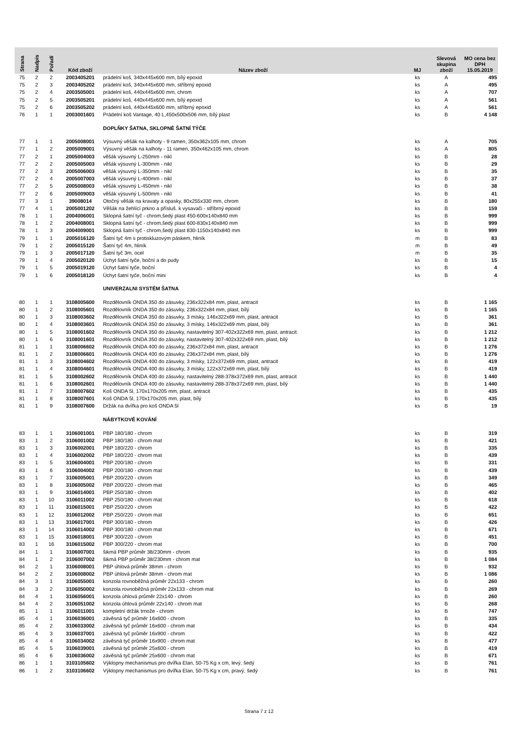| Strana | Nadpis | Pořadí | Kód zboží | Název zboží | MJ | Slevová skupina zboží | MO cena bez DPH 15.05.2019 |
| --- | --- | --- | --- | --- | --- | --- | --- |
| 75 | 2 | 2 | 2003405201 | prádelní koš, 340x445x600 mm, bílý epoxid | ks | A | 495 |
| 75 | 2 | 3 | 2003405202 | prádelní koš, 340x445x600 mm, stříbrný epoxid | ks | A | 495 |
| 75 | 2 | 4 | 2003505001 | prádelní koš, 440x445x600 mm, chrom | ks | A | 707 |
| 75 | 2 | 5 | 2003505201 | prádelní koš, 440x445x600 mm, bílý epoxid | ks | A | 561 |
| 75 | 2 | 6 | 2003505202 | prádelní koš, 440x445x600 mm, stříbrný epoxid | ks | A | 561 |
| 76 | 1 | 1 | 2003001601 | Prádelní koš Vantage, 40 L,450x500x506 mm, bílý plast | ks | B | 4 148 |
| | | | | DOPLŇKY ŠATNA, SKLOPNÉ ŠATNÍ TÝČE | | | |
| 77 | 1 | 1 | 2005008001 | Výsuvný věšák na kalhoty - 9 ramen, 350x362x105 mm, chrom | ks | A | 705 |
| 77 | 1 | 2 | 2005009001 | Výsuvný věšák na kalhoty - 11 ramen, 350x462x105 mm, chrom | ks | A | 805 |
| 77 | 2 | 1 | 2005004003 | věšák výsuvný L-250mm - nikl | ks | B | 28 |
| 77 | 2 | 2 | 2005005003 | věšák výsuvný L-300mm - nikl | ks | B | 29 |
| 77 | 2 | 3 | 2005006003 | věšák výsuvný L-350mm - nikl | ks | B | 35 |
| 77 | 2 | 4 | 2005007003 | věšák výsuvný L-400mm - nikl | ks | B | 37 |
| 77 | 2 | 5 | 2005008003 | věšák výsuvný L-450mm - nikl | ks | B | 38 |
| 77 | 2 | 6 | 2005009003 | věšák výsuvný L-500mm - nikl | ks | B | 41 |
| 77 | 3 | 1 | 39008014 | Otočný věšák na kravaty a opasky, 80x255x330 mm, chrom | ks | B | 180 |
| 77 | 4 | 1 | 2005001202 | Věšák na žehlící prkno a přísluš. k vysavači - stříbrný epoxid | ks | B | 159 |
| 78 | 1 | 1 | 2004006001 | Sklopná šatní tyč - chrom,šedý plast 450-600x140x840 mm | ks | B | 999 |
| 78 | 1 | 2 | 2004008001 | Sklopná šatní tyč - chrom,šedý plast 600-830x140x840 mm | ks | B | 999 |
| 78 | 1 | 3 | 2004009001 | Sklopná šatní tyč - chrom,šedý plast 830-1150x140x840 mm | ks | B | 999 |
| 79 | 1 | 1 | 2005016120 | Šatní tyč 4m s protiskluzovým páskem, hliník | m | B | 83 |
| 79 | 1 | 2 | 2005015120 | Šatní tyč 4m, hliník | m | B | 49 |
| 79 | 1 | 3 | 2005017120 | Šatní tyč 3m, ocel | m | B | 35 |
| 79 | 1 | 4 | 2005020120 | Úchyt šatní tyče, boční a do pudy | ks | B | 15 |
| 79 | 1 | 5 | 2005019120 | Úchyt šatní tyče, boční | ks | B | 4 |
| 79 | 1 | 6 | 2005018120 | Úchyt šatní tyče, boční mini | ks | B | 4 |
| | | | | UNIVERZALNI SYSTÉM ŠATNA | | | |
| 80 | 1 | 1 | 3108005600 | Rozdělovník ONDA 350 do zásuvky, 236x322x84 mm, plast, antracit | ks | B | 1 165 |
| 80 | 1 | 2 | 3108005601 | Rozdělovník ONDA 350 do zásuvky, 236x322x84 mm, plast, bílý | ks | B | 1 165 |
| 80 | 1 | 3 | 3108003602 | Rozdělovník ONDA 350 do zásuvky, 3 mísky, 146x322x69 mm, plast, antracit | ks | B | 361 |
| 80 | 1 | 4 | 3108003601 | Rozdělovník ONDA 350 do zásuvky, 3 mísky, 146x322x69 mm, plast, bílý | ks | B | 361 |
| 80 | 1 | 5 | 3108001602 | Rozdělovník ONDA 350 do zásuvky, nastavitelný 307-402x322x69 mm, plast, antracit | ks | B | 1 212 |
| 80 | 1 | 6 | 3108001601 | Rozdělovník ONDA 350 do zásuvky, nastavitelný 307-402x322x69 mm, plast, bílý | ks | B | 1 212 |
| 81 | 1 | 1 | 3108006602 | Rozdělovník ONDA 400 do zásuvky, 236x372x84 mm, plast, antracit | ks | B | 1 276 |
| 81 | 1 | 2 | 3108006601 | Rozdělovník ONDA 400 do zásuvky, 236x372x84 mm, plast, bílý | ks | B | 1 276 |
| 81 | 1 | 3 | 3108004602 | Rozdělovník ONDA 400 do zásuvky, 3 mísky, 122x372x69 mm, plast, antracit | ks | B | 419 |
| 81 | 1 | 4 | 3108004601 | Rozdělovník ONDA 400 do zásuvky, 3 mísky, 122x372x69 mm, plast, bílý | ks | B | 419 |
| 81 | 1 | 5 | 3108002602 | Rozdělovník ONDA 400 do zásuvky, nastavitelný 288-378x372x69 mm, plast, antracit | ks | B | 1 440 |
| 81 | 1 | 6 | 3108002601 | Rozdělovník ONDA 400 do zásuvky, nastavitelný 288-378x372x69 mm, plast, bílý | ks | B | 1 440 |
| 81 | 1 | 7 | 3108007602 | Koš ONDA 5l, 170x170x205 mm, plast, antracit | ks | B | 435 |
| 81 | 1 | 8 | 3108007601 | Koš ONDA 5l, 170x170x205 mm, plast, bílý | ks | B | 435 |
| 81 | 1 | 9 | 3108007600 | Držák na dvířka pro koš ONDA 5l | ks | B | 19 |
| | | | | NÁBYTKOVÉ KOVÁNÍ | | | |
| 83 | 1 | 1 | 3106001001 | PBP 180/180 - chrom | ks | B | 319 |
| 83 | 1 | 2 | 3106001002 | PBP 180/180 - chrom mat | ks | B | 421 |
| 83 | 1 | 3 | 3106002001 | PBP 180/220 - chrom | ks | B | 335 |
| 83 | 1 | 4 | 3106002002 | PBP 180/220 - chrom mat | ks | B | 439 |
| 83 | 1 | 5 | 3106004001 | PBP 200/180 - chrom | ks | B | 331 |
| 83 | 1 | 6 | 3106004002 | PBP 200/180 - chrom mat | ks | B | 439 |
| 83 | 1 | 7 | 3106005001 | PBP 200/220 - chrom | ks | B | 349 |
| 83 | 1 | 8 | 3106005002 | PBP 200/220 - chrom mat | ks | B | 465 |
| 83 | 1 | 9 | 3106014001 | PBP 250/180 - chrom | ks | B | 402 |
| 83 | 1 | 10 | 3106011002 | PBP 250/180 - chrom mat | ks | B | 618 |
| 83 | 1 | 11 | 3106015001 | PBP 250/220 - chrom | ks | B | 422 |
| 83 | 1 | 12 | 3106012002 | PBP 250/220 - chrom mat | ks | B | 651 |
| 83 | 1 | 13 | 3106017001 | PBP 300/180 - chrom | ks | B | 426 |
| 83 | 1 | 14 | 3106014002 | PBP 300/180 - chrom mat | ks | B | 671 |
| 83 | 1 | 15 | 3106018001 | PBP 300/220 - chrom | ks | B | 451 |
| 83 | 1 | 16 | 3106015002 | PBP 300/220 - chrom mat | ks | B | 700 |
| 84 | 1 | 1 | 3106007001 | šikmá PBP průměr 38/230mm - chrom | ks | B | 935 |
| 84 | 1 | 2 | 3106007002 | šikmá PBP průměr 38/230mm - chrom mat | ks | B | 1 084 |
| 84 | 2 | 1 | 3106008001 | PBP úhlová průměr 38mm - chrom | ks | B | 932 |
| 84 | 2 | 2 | 3106008002 | PBP úhlová průměr 38mm - chrom mat | ks | B | 1 086 |
| 84 | 3 | 1 | 3106055001 | konzola rovnoběžná průměr 22x133 - chrom | ks | B | 260 |
| 84 | 3 | 2 | 3106050002 | konzola rovnoběžná průměr 22x133 - chrom mat | ks | B | 269 |
| 84 | 4 | 1 | 3106056001 | konzola úhlová průměr 22x140 - chrom | ks | B | 260 |
| 84 | 4 | 2 | 3106051002 | konzola úhlová průměr 22x140 - chrom mat | ks | B | 268 |
| 85 | 1 | 1 | 3106011001 | kompletní držák trnože - chrom | ks | B | 747 |
| 85 | 4 | 1 | 3106036001 | závěsná tyč průměr 16x600 - chrom | ks | B | 335 |
| 85 | 4 | 2 | 3106033002 | závěsná tyč průměr 16x600 - chrom mat | ks | B | 434 |
| 85 | 4 | 3 | 3106037001 | závěsná tyč průměr 16x900 - chrom | ks | B | 422 |
| 85 | 4 | 4 | 3106034002 | závěsná tyč průměr 16x900 - chrom mat | ks | B | 477 |
| 85 | 4 | 5 | 3106039001 | závěsná tyč průměr 25x600 - chrom | ks | B | 419 |
| 85 | 4 | 6 | 3106036002 | závěsná tyč průměr 25x600 - chrom mat | ks | B | 671 |
| 86 | 1 | 1 | 3103105602 | Výklopny mechanismus pro dvířka Elan, 50-75 Kg x cm, levý, šedý | ks | B | 761 |
| 86 | 1 | 2 | 3103106602 | Výklopny mechanismus pro dvířka Elan, 50-75 Kg x cm, pravý, šedý | ks | B | 761 |
Strana 7 z 12